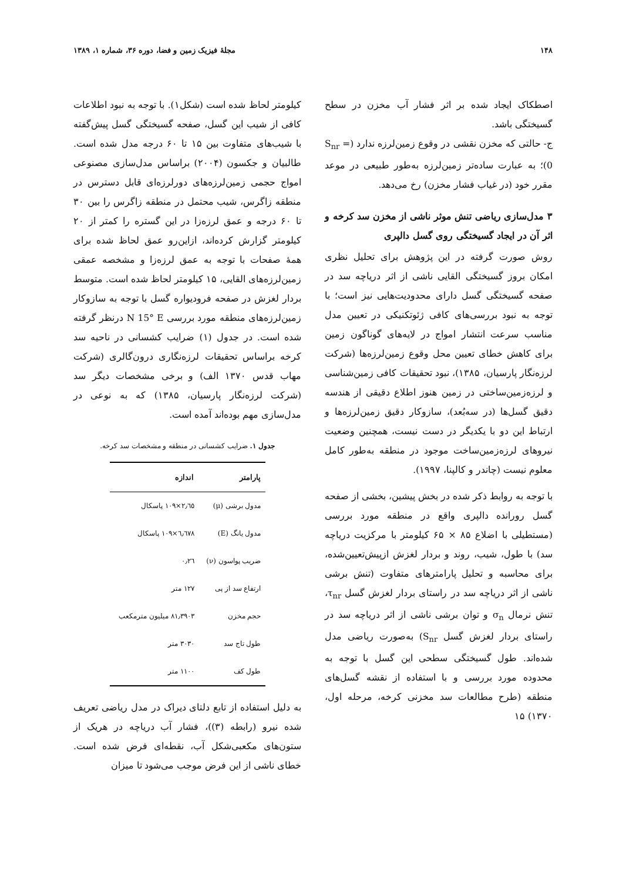۱۴۸ مجلهٔ فیزیک زمین و فضا، دوره ۳۶، شماره ۱، ۱۳۸۹
اصطکاک ایجاد شده بر اثر فشار آب مخزن در سطح گسیختگی باشد.
ج- حالتی که مخزن نقشی در وقوع زمین‌لرزه ندارد (S<sub>nr</sub> = 0)؛ به عبارت ساده‌تر زمین‌لرزه به‌طور طبیعی در موعد مقرر خود (در غیاب فشار مخزن) رخ می‌دهد.
۳ مدل‌سازی ریاضی تنش موثر ناشی از مخزن سد کرخه و اثر آن در ایجاد گسیختگی روی گسل دالپری
روش صورت گرفته در این پژوهش برای تحلیل نظری امکان بروز گسیختگی القایی ناشی از اثر دریاچه سد در صفحه گسیختگی گسل دارای محدودیت‌هایی نیز است؛ با توجه به نبود بررسی‌های کافی ژئوتکنیکی در تعیین مدل مناسب سرعت انتشار امواج در لایه‌های گوناگون زمین برای کاهش خطای تعیین محل وقوع زمین‌لرزه‌ها (شرکت لرزه‌نگار پارسیان، ۱۳۸۵)، نبود تحقیقات کافی زمین‌شناسی و لرزه‌زمین‌ساختی در زمین هنوز اطلاع دقیقی از هندسه دقیق گسل‌ها (در سه‌بُعد)، سازوکار دقیق زمین‌لرزه‌ها و ارتباط این دو با یکدیگر در دست نیست، همچنین وضعیت نیروهای لرزه‌زمین‌ساخت موجود در منطقه به‌طور کامل معلوم نیست (چاندر و کالپنا، ۱۹۹۷).
با توجه به روابط ذکر شده در بخش پیشین، بخشی از صفحه گسل رورانده دالپری واقع در منطقه مورد بررسی (مستطیلی با اضلاع ۸۵ × ۶۵ کیلومتر با مرکزیت دریاچه سد) با طول، شیب، روند و بردار لغزش ازپیش‌تعیین‌شده، برای محاسبه و تحلیل پارامترهای متفاوت (تنش برشی ناشی از اثر دریاچه سد در راستای بردار لغزش گسل τ<sub>nr</sub>، تنش نرمال σ<sub>n</sub> و توان برشی ناشی از اثر دریاچه سد در راستای بردار لغزش گسل S<sub>nr</sub>) به‌صورت ریاضی مدل شده‌اند. طول گسیختگی سطحی این گسل با توجه به محدوده مورد بررسی و با استفاده از نقشه گسل‌های منطقه (طرح مطالعات سد مخزنی کرخه، مرحله اول، ۱۳۷۰) ۱۵
کیلومتر لحاظ شده است (شکل۱). با توجه به نبود اطلاعات کافی از شیب این گسل، صفحه گسیختگی گسل پیش‌گفته با شیب‌های متفاوت بین ۱۵ تا ۶۰ درجه مدل شده است. طالبیان و جکسون (۲۰۰۴) براساس مدل‌سازی مصنوعی امواج حجمی زمین‌لرزه‌های دورلرزه‌ای قابل دسترس در منطقه زاگرس، شیب محتمل در منطقه زاگرس را بین ۳۰ تا ۶۰ درجه و عمق لرزه‌زا در این گستره را کمتر از ۲۰ کیلومتر گزارش کرده‌اند، ازاین‌رو عمق لحاظ شده برای همهٔ صفحات با توجه به عمق لرزه‌زا و مشخصه عمقی زمین‌لرزه‌های القایی، ۱۵ کیلومتر لحاظ شده است. متوسط بردار لغزش در صفحه فرودیواره گسل با توجه به سازوکار زمین‌لرزه‌های منطقه مورد بررسی N 15° E درنظر گرفته شده است. در جدول (۱) ضرایب کشسانی در ناحیه سد کرخه براساس تحقیقات لرزه‌نگاری درون‌گالری (شرکت مهاب قدس ۱۳۷۰ الف) و برخی مشخصات دیگر سد (شرکت لرزه‌نگار پارسیان، ۱۳۸۵) که به نوعی در مدل‌سازی مهم بوده‌اند آمده است.
جدول ۱. ضرایب کشسانی در منطقه و مشخصات سد کرخه.
| پارامتر | اندازه |
| --- | --- |
| مدول برشی (μ) | ۲٫٦٥×۱۰۹ پاسکال |
| مدول یانگ (E) | ٦٫٦٧٨×۱۰۹ پاسکال |
| ضریب پواسون (ν) | ۰٫۲٦ |
| ارتفاع سد از پی | ۱۲۷ متر |
| حجم مخزن | ۸۱٫۳۹۰۳ میلیون مترمکعب |
| طول تاج سد | ۳۰۳۰ متر |
| طول کف | ۱۱۰۰ متر |
به دلیل استفاده از تابع دلتای دیراک در مدل ریاضی تعریف شده نیرو (رابطه (۳))، فشار آب دریاچه در هریک از ستون‌های مکعبی‌شکل آب، نقطه‌ای فرض شده است. خطای ناشی از این فرض موجب می‌شود تا میزان